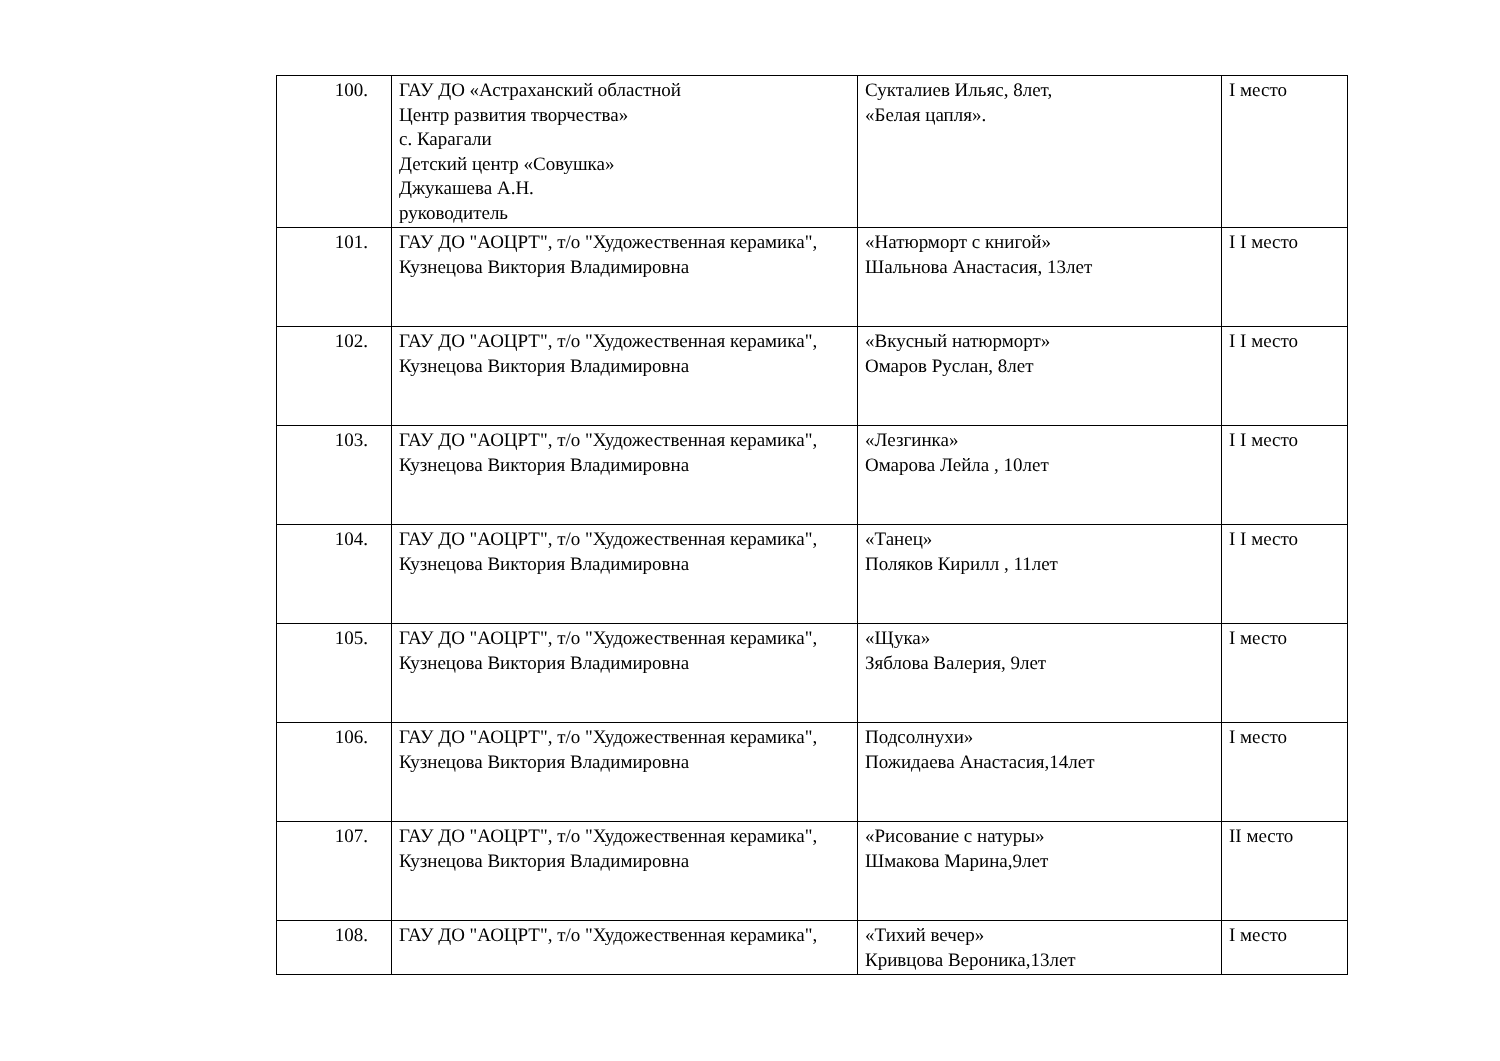| 100. | ГАУ ДО «Астраханский областной Центр развития творчества» с. Карагали Детский центр «Совушка» Джукашева А.Н. руководитель | Сукталиев Ильяс, 8лет, «Белая цапля». | I место |
| 101. | ГАУ ДО "АОЦРТ", т/о "Художественная керамика", Кузнецова Виктория Владимировна | «Натюрморт с книгой» Шальнова Анастасия, 13лет | I I место |
| 102. | ГАУ ДО "АОЦРТ", т/о "Художественная керамика", Кузнецова Виктория Владимировна | «Вкусный натюрморт» Омаров Руслан, 8лет | I I место |
| 103. | ГАУ ДО "АОЦРТ", т/о "Художественная керамика", Кузнецова Виктория Владимировна | «Лезгинка» Омарова Лейла , 10лет | I I место |
| 104. | ГАУ ДО "АОЦРТ", т/о "Художественная керамика", Кузнецова Виктория Владимировна | «Танец» Поляков Кирилл , 11лет | I I место |
| 105. | ГАУ ДО "АОЦРТ", т/о "Художественная керамика", Кузнецова Виктория Владимировна | «Щука» Зяблова Валерия, 9лет | I место |
| 106. | ГАУ ДО "АОЦРТ", т/о "Художественная керамика", Кузнецова Виктория Владимировна | Подсолнухи» Пожидаева Анастасия,14лет | I место |
| 107. | ГАУ ДО "АОЦРТ", т/о "Художественная керамика", Кузнецова Виктория Владимировна | «Рисование с натуры» Шмакова Марина,9лет | II место |
| 108. | ГАУ ДО "АОЦРТ", т/о "Художественная керамика", | «Тихий вечер» Кривцова Вероника,13лет | I место |